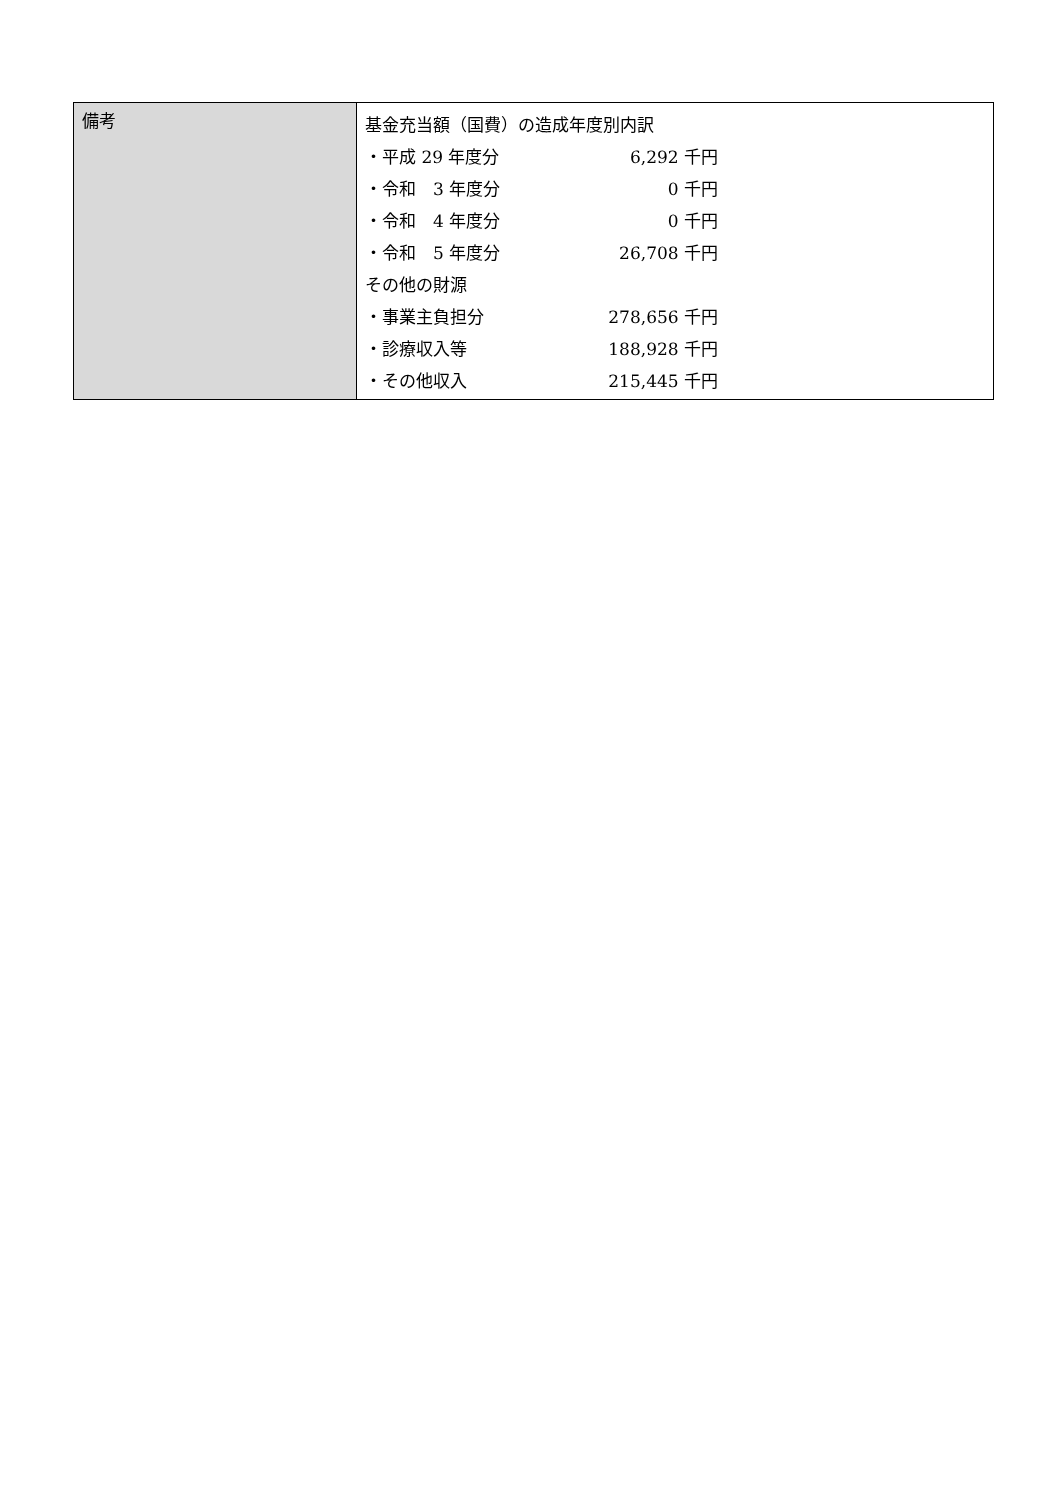| 備考 | 基金充当額（国費）の造成年度別内訳 ・平成 29 年度分 6,292 千円 ・令和 3 年度分 0 千円 ・令和 4 年度分 0 千円 ・令和 5 年度分 26,708 千円 その他の財源 ・事業主負担分 278,656 千円 ・診療収入等 188,928 千円 ・その他収入 215,445 千円 |